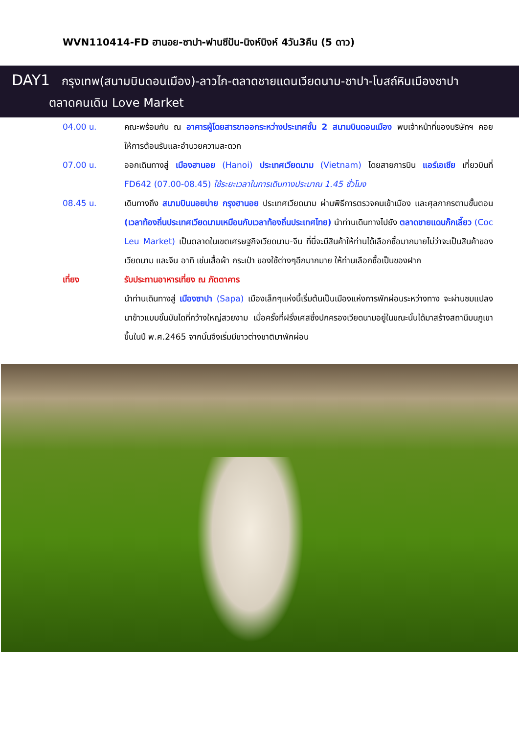WVN110414-FD ฮานอย-ซาปา-ฟานซีปัน-นิงห์บิงห์ 4วัน3คืน (5 ดาว)
DAY1 กรุงเทพ(สนามบินดอนเมือง)-ลาวไก-ตลาดชายแดนเวียดนาม-ซาปา-โบสถ์หินเมืองซาปา
ตลาดคนเดิน Love Market
04.00 น. คณะพร้อมกัน ณ อาคารผู้โดยสารขาออกระหว่างประเทศชั้น 2 สนามบินดอนเมือง พบเจ้าหน้าที่ของบริษัทฯ คอยให้การต้อนรับและอำนวยความสะดวก
07.00 น. ออกเดินทางสู่ เมืองฮานอย (Hanoi) ประเทศเวียดนาม (Vietnam) โดยสายการบิน แอร์เอเชีย เที่ยวบินที่ FD642 (07.00-08.45) ใช้ระยะเวลาในการเดินทางประมาณ 1.45 ชั่วโมง
08.45 น. เดินทางถึง สนามบินนอยบ่าย กรุงฮานอย ประเทศเวียดนาม ผ่านพิธีการตรวจคนเข้าเมือง และศุลกากรตามขั้นตอน (เวลาท้องถิ่นประเทศเวียดนามเหมือนกับเวลาท้องถิ่นประเทศไทย) นำท่านเดินทางไปยัง ตลาดชายแดนก๊กเลี๊ยว (Coc Leu Market) เป็นตลาดในเขตเศรษฐกิจเวียดนาม-จีน ที่นี่จะมีสินค้าให้ท่านได้เลือกซื้อมากมายไม่ว่าจะเป็นสินค้าของเวียดนาม และจีน อาทิ เช่นเสื้อผ้า กระเป๋า ของใช้ต่างๆอีกมากมาย ให้ท่านเลือกซื้อเป็นของฝาก
เที่ยง รับประทานอาหารเที่ยง ณ ภัตตาคาร
นำท่านเดินทางสู่ เมืองซาปา (Sapa) เมืองเล็กๆแห่งนี้เริ่มต้นเป็นเมืองแห่งการพักผ่อนระหว่างทาง จะผ่านชมแปลงนาข้าวแบบขั้นบันไดที่กว้างใหญ่สวยงาม เมื่อครั้งที่ฝรั่งเศสซึ่งปกครองเวียดนามอยู่ในขณะนั้นได้มาสร้างสถานีบนภูเขาขึ้นในปี พ.ศ.2465 จากนั้นจึงเริ่มมีชาวต่างชาติมาพักผ่อน